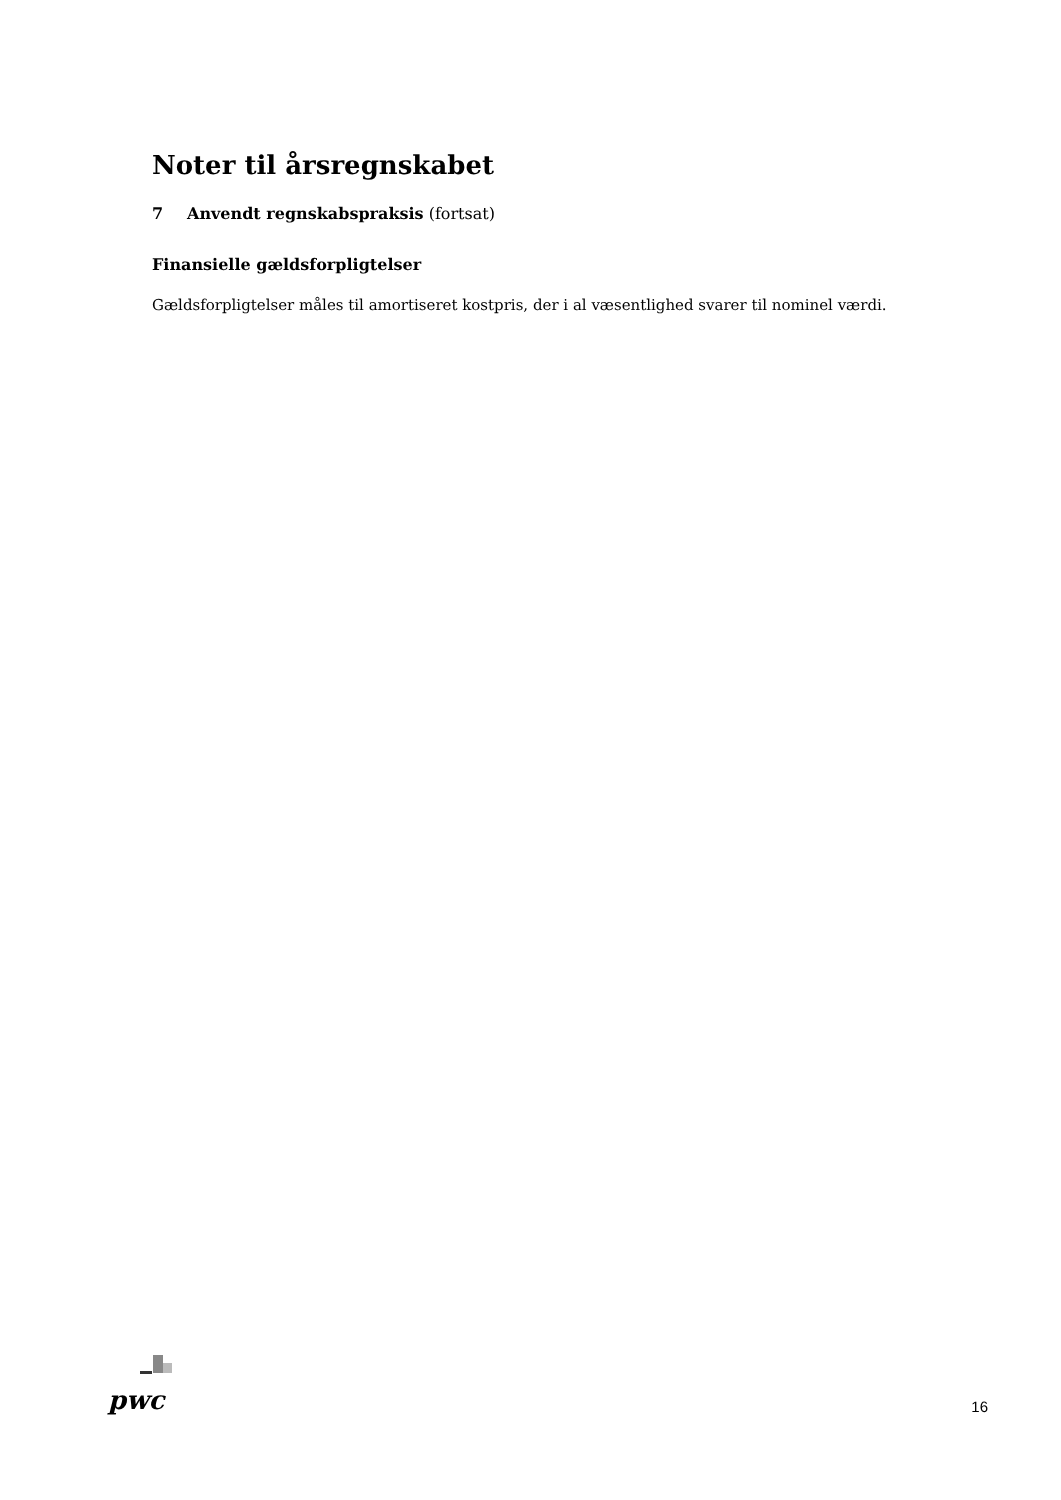Noter til årsregnskabet
7 Anvendt regnskabspraksis (fortsat)
Finansielle gældsforpligtelser
Gældsforpligtelser måles til amortiseret kostpris, der i al væsentlighed svarer til nominel værdi.
pwc
16